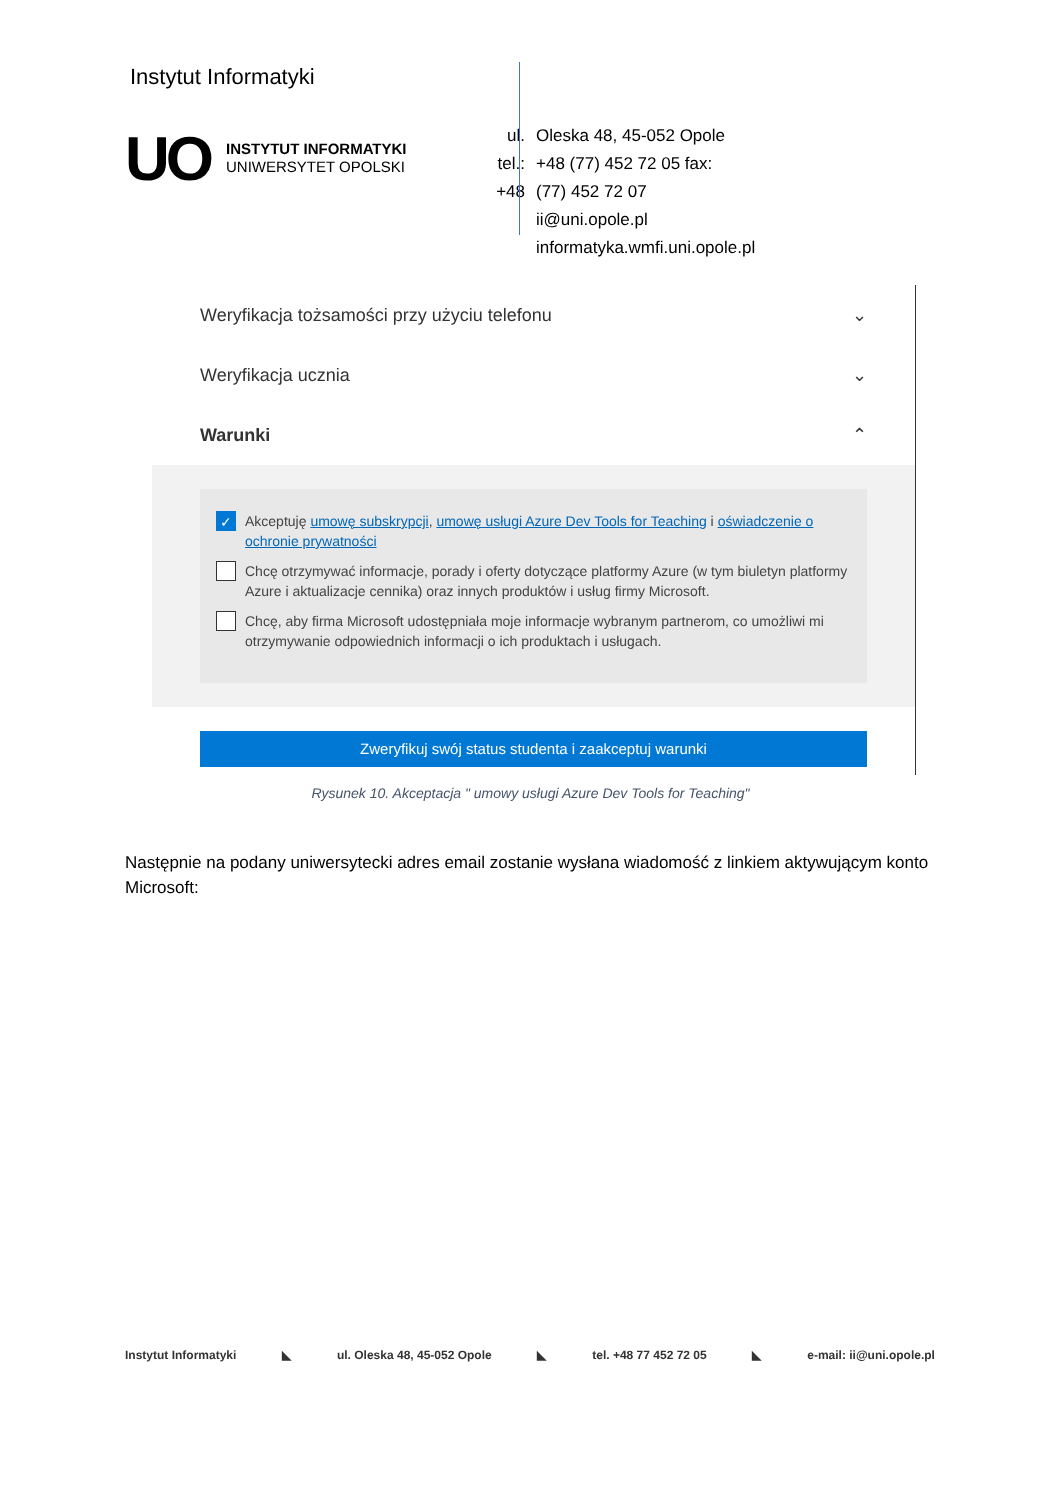Instytut Informatyki
UO
INSTYTUT INFORMATYKI
UNIWERSYTET OPOLSKI
ul.
tel.:
+48
Oleska 48, 45-052 Opole
+48 (77) 452 72 05 fax:
(77) 452 72 07
ii@uni.opole.pl
informatyka.wmfi.uni.opole.pl
Weryfikacja tożsamości przy użyciu telefonu ⌄
Weryfikacja ucznia ⌄
Warunki ⌃
✓
Akceptuję umowę subskrypcji, umowę usługi Azure Dev Tools for Teaching i oświadczenie o ochronie prywatności
Chcę otrzymywać informacje, porady i oferty dotyczące platformy Azure (w tym biuletyn platformy Azure i aktualizacje cennika) oraz innych produktów i usług firmy Microsoft.
Chcę, aby firma Microsoft udostępniała moje informacje wybranym partnerom, co umożliwi mi otrzymywanie odpowiednich informacji o ich produktach i usługach.
Zweryfikuj swój status studenta i zaakceptuj warunki
Rysunek 10. Akceptacja " umowy usługi Azure Dev Tools for Teaching"
Następnie na podany uniwersytecki adres email zostanie wysłana wiadomość z linkiem aktywującym konto Microsoft:
Instytut Informatyki ◣ ul. Oleska 48, 45-052 Opole ◣ tel. +48 77 452 72 05 ◣ e-mail: ii@uni.opole.pl